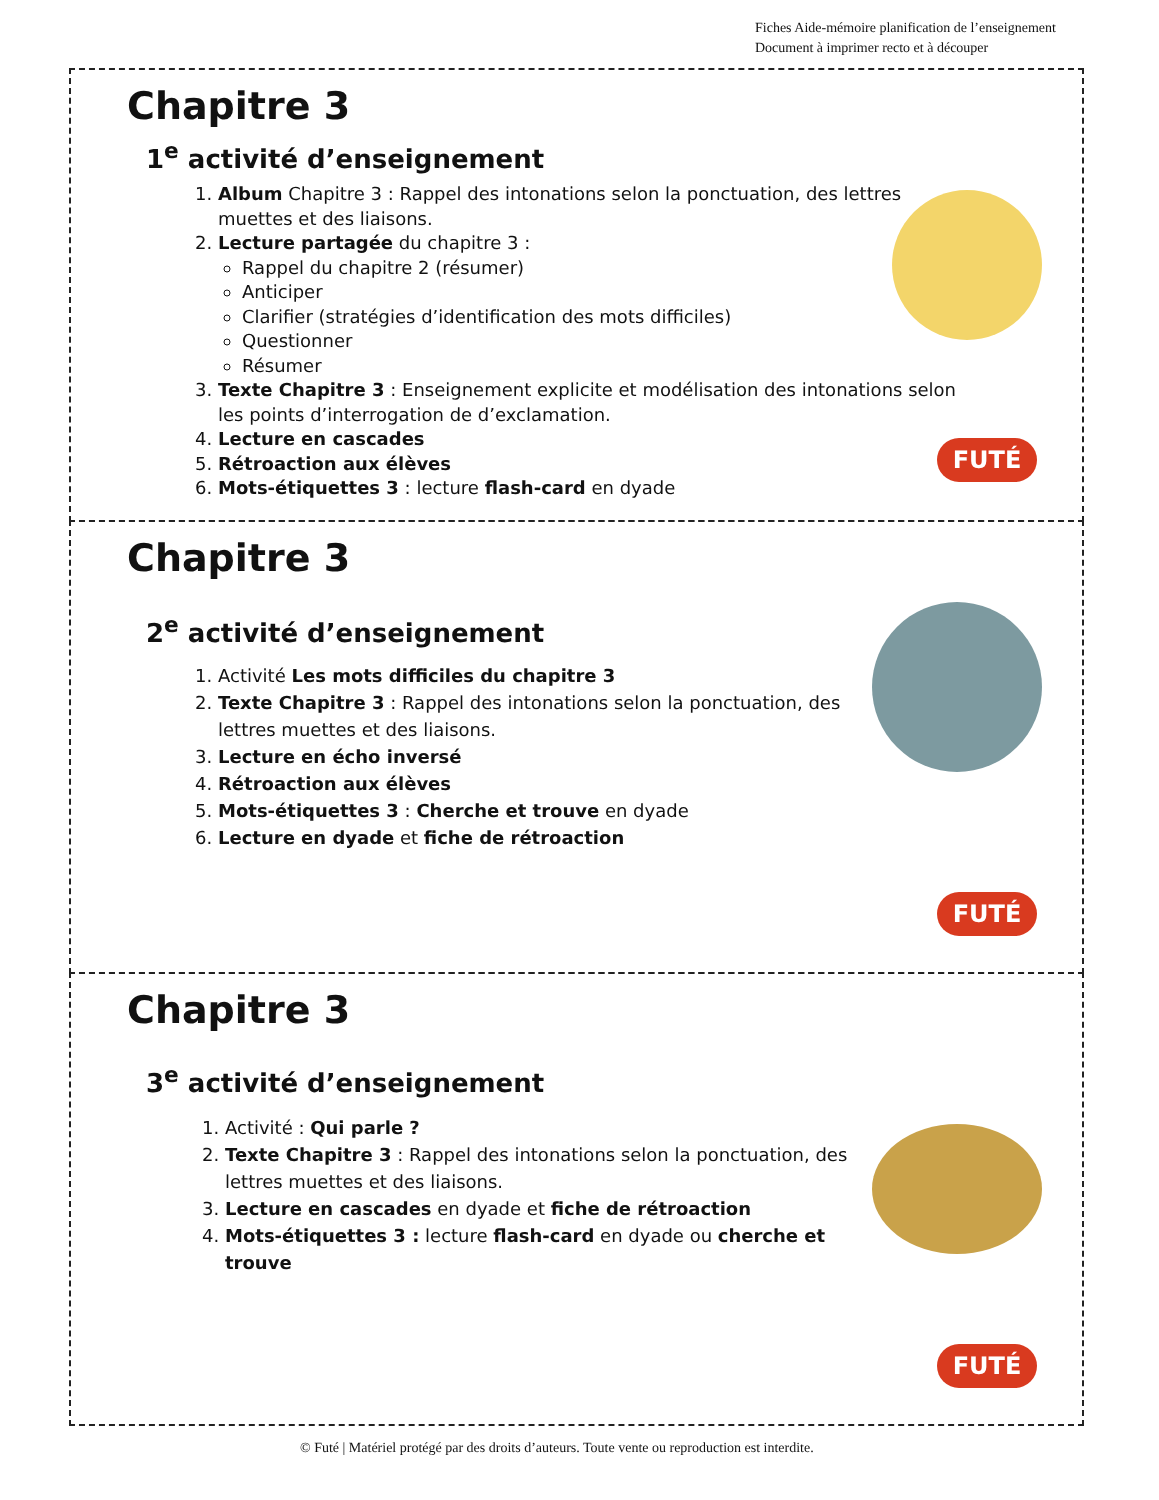Fiches Aide-mémoire planification de l’enseignement
Document à imprimer recto et à découper
Chapitre 3
1<sup>e</sup> activité d’enseignement
1. Album Chapitre 3 : Rappel des intonations selon la ponctuation, des lettres muettes et des liaisons.
2. Lecture partagée du chapitre 3 :
Rappel du chapitre 2 (résumer)
Anticiper
Clarifier (stratégies d’identification des mots difficiles)
Questionner
Résumer
3. Texte Chapitre 3 : Enseignement explicite et modélisation des intonations selon les points d’interrogation de d’exclamation.
4. Lecture en cascades
5. Rétroaction aux élèves
6. Mots-étiquettes 3 : lecture flash-card en dyade
FUTÉ
Chapitre 3
2<sup>e</sup> activité d’enseignement
1. Activité Les mots difficiles du chapitre 3
2. Texte Chapitre 3 : Rappel des intonations selon la ponctuation, des lettres muettes et des liaisons.
3. Lecture en écho inversé
4. Rétroaction aux élèves
5. Mots-étiquettes 3 : Cherche et trouve en dyade
6. Lecture en dyade et fiche de rétroaction
FUTÉ
Chapitre 3
3<sup>e</sup> activité d’enseignement
1. Activité : Qui parle ?
2. Texte Chapitre 3 : Rappel des intonations selon la ponctuation, des lettres muettes et des liaisons.
3. Lecture en cascades en dyade et fiche de rétroaction
4. Mots-étiquettes 3 : lecture flash-card en dyade ou cherche et trouve
FUTÉ
© Futé | Matériel protégé par des droits d’auteurs. Toute vente ou reproduction est interdite.